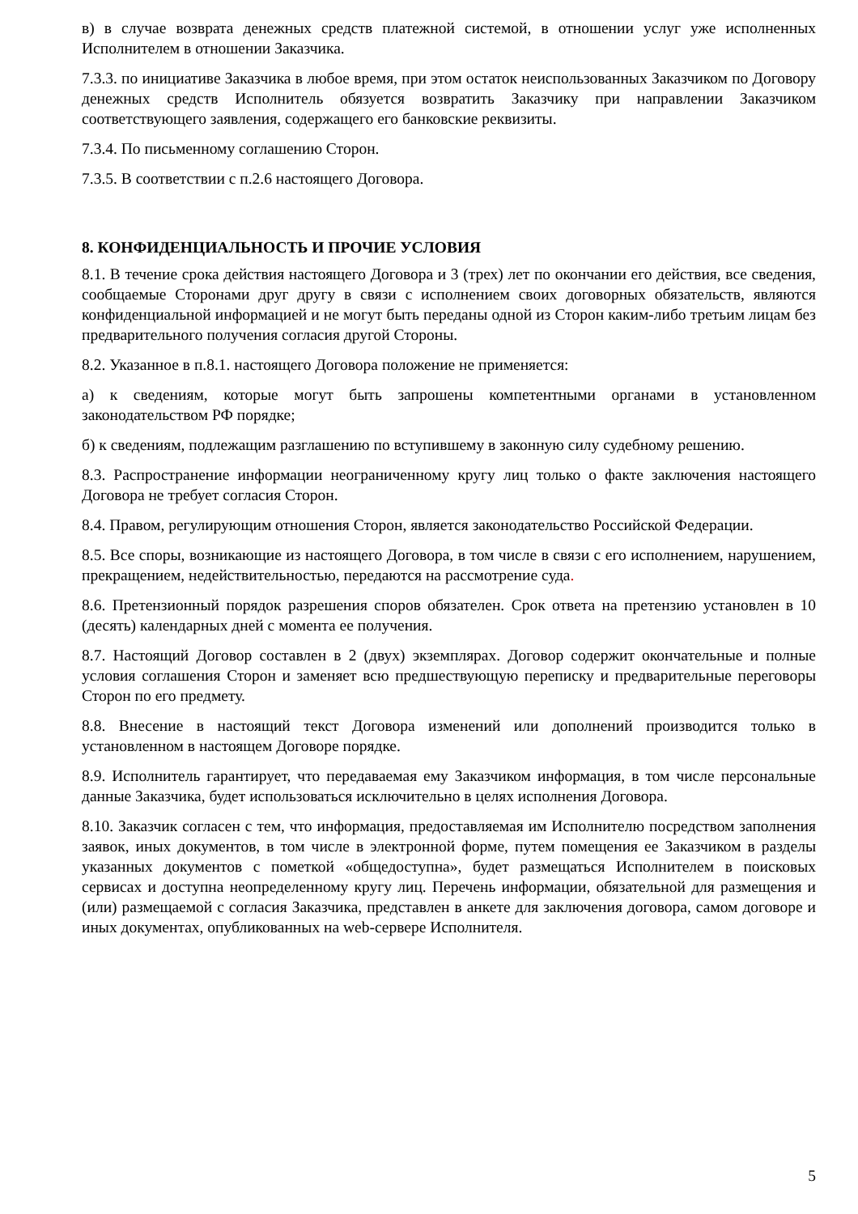в) в случае возврата денежных средств платежной системой, в отношении услуг уже исполненных Исполнителем в отношении Заказчика.
7.3.3. по инициативе Заказчика в любое время, при этом остаток неиспользованных Заказчиком по Договору денежных средств Исполнитель обязуется возвратить Заказчику при направлении Заказчиком соответствующего заявления, содержащего его банковские реквизиты.
7.3.4. По письменному соглашению Сторон.
7.3.5. В соответствии с п.2.6 настоящего Договора.
8. КОНФИДЕНЦИАЛЬНОСТЬ И ПРОЧИЕ УСЛОВИЯ
8.1. В течение срока действия настоящего Договора и 3 (трех) лет по окончании его действия, все сведения, сообщаемые Сторонами друг другу в связи с исполнением своих договорных обязательств, являются конфиденциальной информацией и не могут быть переданы одной из Сторон каким-либо третьим лицам без предварительного получения согласия другой Стороны.
8.2. Указанное в п.8.1. настоящего Договора положение не применяется:
а) к сведениям, которые могут быть запрошены компетентными органами в установленном законодательством РФ порядке;
б) к сведениям, подлежащим разглашению по вступившему в законную силу судебному решению.
8.3. Распространение информации неограниченному кругу лиц только о факте заключения настоящего Договора не требует согласия Сторон.
8.4. Правом, регулирующим отношения Сторон, является законодательство Российской Федерации.
8.5. Все споры, возникающие из настоящего Договора, в том числе в связи с его исполнением, нарушением, прекращением, недействительностью, передаются на рассмотрение суда.
8.6. Претензионный порядок разрешения споров обязателен. Срок ответа на претензию установлен в 10 (десять) календарных дней с момента ее получения.
8.7. Настоящий Договор составлен в 2 (двух) экземплярах. Договор содержит окончательные и полные условия соглашения Сторон и заменяет всю предшествующую переписку и предварительные переговоры Сторон по его предмету.
8.8. Внесение в настоящий текст Договора изменений или дополнений производится только в установленном в настоящем Договоре порядке.
8.9. Исполнитель гарантирует, что передаваемая ему Заказчиком информация, в том числе персональные данные Заказчика, будет использоваться исключительно в целях исполнения Договора.
8.10. Заказчик согласен с тем, что информация, предоставляемая им Исполнителю посредством заполнения заявок, иных документов, в том числе в электронной форме, путем помещения ее Заказчиком в разделы указанных документов с пометкой «общедоступна», будет размещаться Исполнителем в поисковых сервисах и доступна неопределенному кругу лиц. Перечень информации, обязательной для размещения и (или) размещаемой с согласия Заказчика, представлен в анкете для заключения договора, самом договоре и иных документах, опубликованных на web-сервере Исполнителя.
5